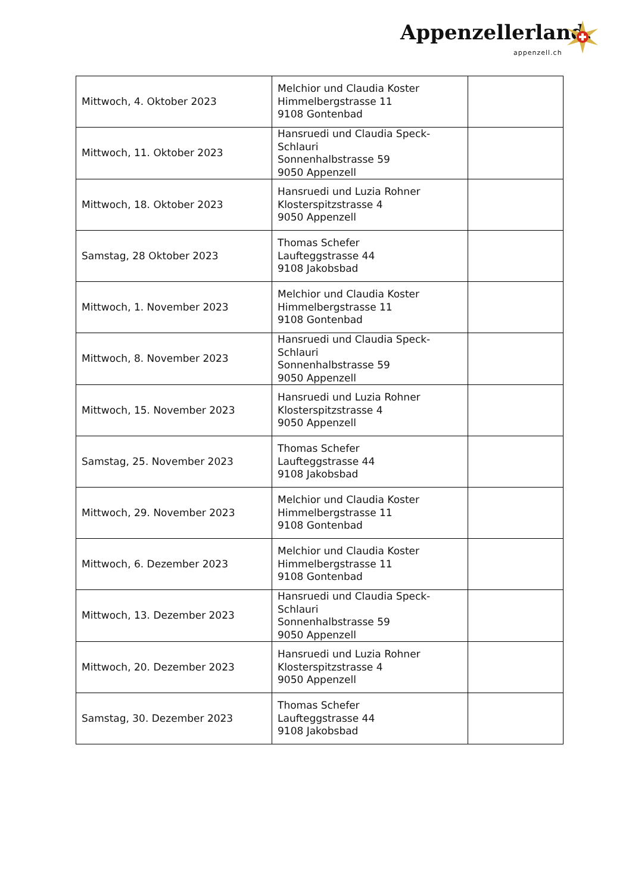Appenzellerland.
appenzell.ch
| Mittwoch, 4. Oktober 2023 | Melchior und Claudia Koster Himmelbergstrasse 11 9108 Gontenbad | |
| Mittwoch, 11. Oktober 2023 | Hansruedi und Claudia Speck-Schlauri Sonnenhalbstrasse 59 9050 Appenzell | |
| Mittwoch, 18. Oktober 2023 | Hansruedi und Luzia Rohner Klosterspitzstrasse 4 9050 Appenzell | |
| Samstag, 28 Oktober 2023 | Thomas Schefer Laufteggstrasse 44 9108 Jakobsbad | |
| Mittwoch, 1. November 2023 | Melchior und Claudia Koster Himmelbergstrasse 11 9108 Gontenbad | |
| Mittwoch, 8. November 2023 | Hansruedi und Claudia Speck-Schlauri Sonnenhalbstrasse 59 9050 Appenzell | |
| Mittwoch, 15. November 2023 | Hansruedi und Luzia Rohner Klosterspitzstrasse 4 9050 Appenzell | |
| Samstag, 25. November 2023 | Thomas Schefer Laufteggstrasse 44 9108 Jakobsbad | |
| Mittwoch, 29. November 2023 | Melchior und Claudia Koster Himmelbergstrasse 11 9108 Gontenbad | |
| Mittwoch, 6. Dezember 2023 | Melchior und Claudia Koster Himmelbergstrasse 11 9108 Gontenbad | |
| Mittwoch, 13. Dezember 2023 | Hansruedi und Claudia Speck-Schlauri Sonnenhalbstrasse 59 9050 Appenzell | |
| Mittwoch, 20. Dezember 2023 | Hansruedi und Luzia Rohner Klosterspitzstrasse 4 9050 Appenzell | |
| Samstag, 30. Dezember 2023 | Thomas Schefer Laufteggstrasse 44 9108 Jakobsbad | |